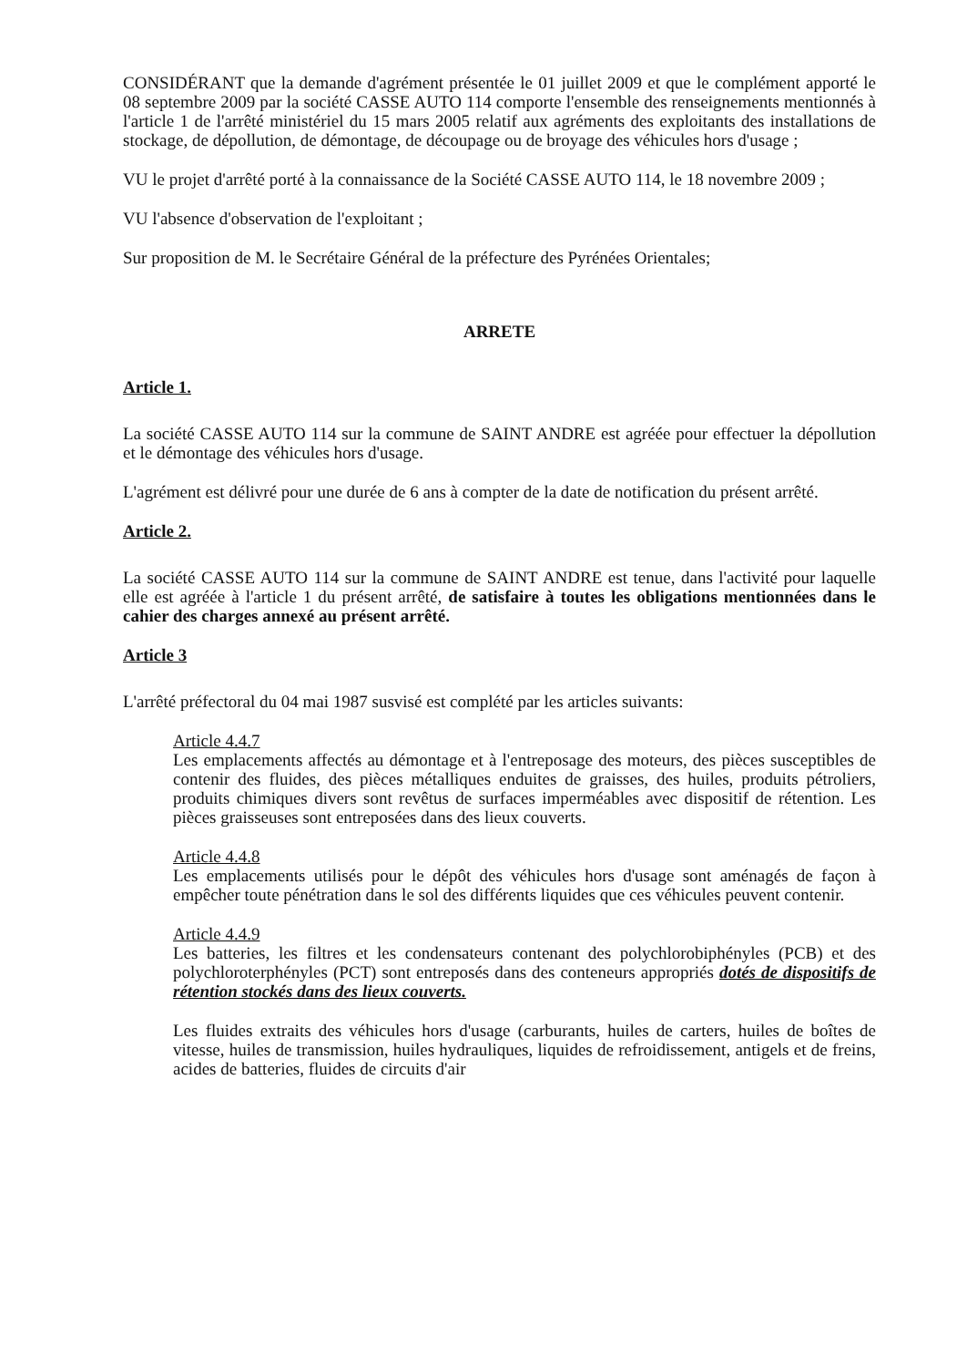CONSIDÉRANT que la demande d'agrément présentée le 01 juillet 2009 et que le complément apporté le 08 septembre 2009 par la société CASSE AUTO 114 comporte l'ensemble des renseignements mentionnés à l'article 1 de l'arrêté ministériel du 15 mars 2005 relatif aux agréments des exploitants des installations de stockage, de dépollution, de démontage, de découpage ou de broyage des véhicules hors d'usage ;
VU le projet d'arrêté porté à la connaissance de la Société CASSE AUTO 114, le 18 novembre 2009 ;
VU l'absence d'observation de l'exploitant ;
Sur proposition de M. le Secrétaire Général de la préfecture des Pyrénées Orientales;
ARRETE
Article 1.
La société CASSE AUTO 114 sur la commune de SAINT ANDRE est agréée pour effectuer la dépollution et le démontage des véhicules hors d'usage.
L'agrément est délivré pour une durée de 6 ans à compter de la date de notification du présent arrêté.
Article 2.
La société CASSE AUTO 114 sur la commune de SAINT ANDRE est tenue, dans l'activité pour laquelle elle est agréée à l'article 1 du présent arrêté, de satisfaire à toutes les obligations mentionnées dans le cahier des charges annexé au présent arrêté.
Article 3
L'arrêté préfectoral du 04 mai 1987 susvisé est complété par les articles suivants:
Article 4.4.7
Les emplacements affectés au démontage et à l'entreposage des moteurs, des pièces susceptibles de contenir des fluides, des pièces métalliques enduites de graisses, des huiles, produits pétroliers, produits chimiques divers sont revêtus de surfaces imperméables avec dispositif de rétention. Les pièces graisseuses sont entreposées dans des lieux couverts.
Article 4.4.8
Les emplacements utilisés pour le dépôt des véhicules hors d'usage sont aménagés de façon à empêcher toute pénétration dans le sol des différents liquides que ces véhicules peuvent contenir.
Article 4.4.9
Les batteries, les filtres et les condensateurs contenant des polychlorobiphényles (PCB) et des polychloroterphényles (PCT) sont entreposés dans des conteneurs appropriés dotés de dispositifs de rétention stockés dans des lieux couverts.
Les fluides extraits des véhicules hors d'usage (carburants, huiles de carters, huiles de boîtes de vitesse, huiles de transmission, huiles hydrauliques, liquides de refroidissement, antigels et de freins, acides de batteries, fluides de circuits d'air